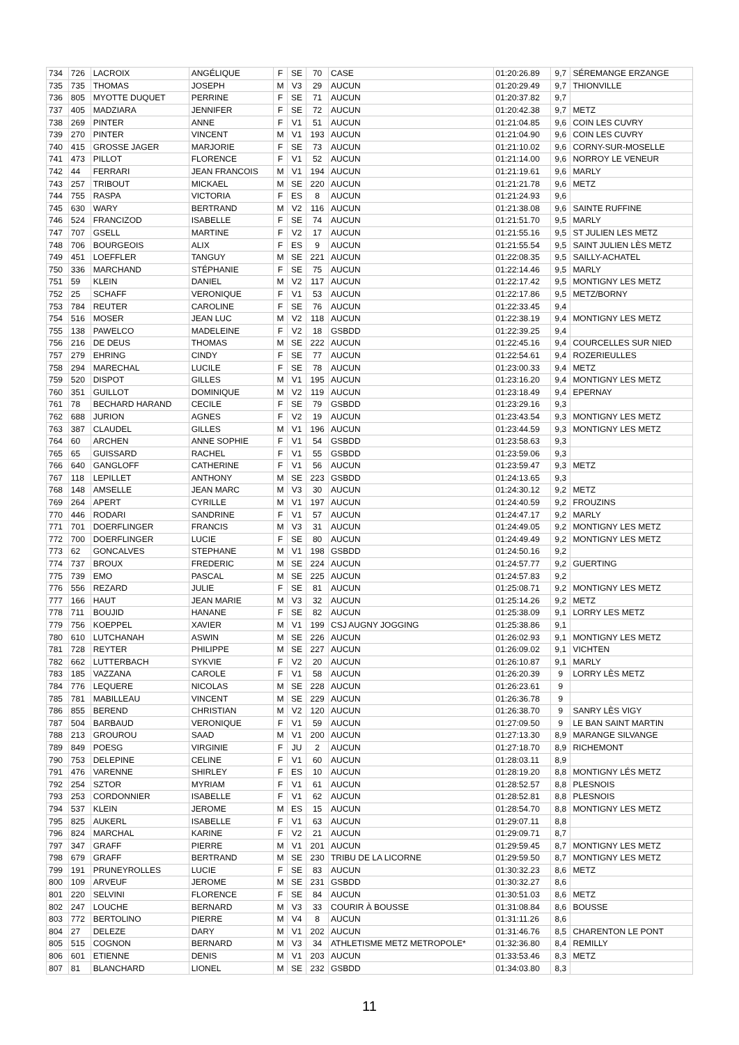| 734 | 726 | LACROIX | ANGÉLIQUE | F | SE | 70 | CASE | 01:20:26.89 | 9,7 | SÉREMANGE ERZANGE |
| 735 | 735 | THOMAS | JOSEPH | M | V3 | 29 | AUCUN | 01:20:29.49 | 9,7 | THIONVILLE |
| 736 | 805 | MYOTTE DUQUET | PERRINE | F | SE | 71 | AUCUN | 01:20:37.82 | 9,7 | |
| 737 | 405 | MADZIARA | JENNIFER | F | SE | 72 | AUCUN | 01:20:42.38 | 9,7 | METZ |
| 738 | 269 | PINTER | ANNE | F | V1 | 51 | AUCUN | 01:21:04.85 | 9,6 | COIN LES CUVRY |
| 739 | 270 | PINTER | VINCENT | M | V1 | 193 | AUCUN | 01:21:04.90 | 9,6 | COIN LES CUVRY |
| 740 | 415 | GROSSE JAGER | MARJORIE | F | SE | 73 | AUCUN | 01:21:10.02 | 9,6 | CORNY-SUR-MOSELLE |
| 741 | 473 | PILLOT | FLORENCE | F | V1 | 52 | AUCUN | 01:21:14.00 | 9,6 | NORROY LE VENEUR |
| 742 | 44 | FERRARI | JEAN FRANCOIS | M | V1 | 194 | AUCUN | 01:21:19.61 | 9,6 | MARLY |
| 743 | 257 | TRIBOUT | MICKAEL | M | SE | 220 | AUCUN | 01:21:21.78 | 9,6 | METZ |
| 744 | 755 | RASPA | VICTORIA | F | ES | 8 | AUCUN | 01:21:24.93 | 9,6 | |
| 745 | 630 | WARY | BERTRAND | M | V2 | 116 | AUCUN | 01:21:38.08 | 9,6 | SAINTE RUFFINE |
| 746 | 524 | FRANCIZOD | ISABELLE | F | SE | 74 | AUCUN | 01:21:51.70 | 9,5 | MARLY |
| 747 | 707 | GSELL | MARTINE | F | V2 | 17 | AUCUN | 01:21:55.16 | 9,5 | ST JULIEN LES METZ |
| 748 | 706 | BOURGEOIS | ALIX | F | ES | 9 | AUCUN | 01:21:55.54 | 9,5 | SAINT JULIEN LÈS METZ |
| 749 | 451 | LOEFFLER | TANGUY | M | SE | 221 | AUCUN | 01:22:08.35 | 9,5 | SAILLY-ACHATEL |
| 750 | 336 | MARCHAND | STÉPHANIE | F | SE | 75 | AUCUN | 01:22:14.46 | 9,5 | MARLY |
| 751 | 59 | KLEIN | DANIEL | M | V2 | 117 | AUCUN | 01:22:17.42 | 9,5 | MONTIGNY LES METZ |
| 752 | 25 | SCHAFF | VERONIQUE | F | V1 | 53 | AUCUN | 01:22:17.86 | 9,5 | METZ/BORNY |
| 753 | 784 | REUTER | CAROLINE | F | SE | 76 | AUCUN | 01:22:33.45 | 9,4 | |
| 754 | 516 | MOSER | JEAN LUC | M | V2 | 118 | AUCUN | 01:22:38.19 | 9,4 | MONTIGNY LES METZ |
| 755 | 138 | PAWELCO | MADELEINE | F | V2 | 18 | GSBDD | 01:22:39.25 | 9,4 | |
| 756 | 216 | DE DEUS | THOMAS | M | SE | 222 | AUCUN | 01:22:45.16 | 9,4 | COURCELLES SUR NIED |
| 757 | 279 | EHRING | CINDY | F | SE | 77 | AUCUN | 01:22:54.61 | 9,4 | ROZERIEULLES |
| 758 | 294 | MARECHAL | LUCILE | F | SE | 78 | AUCUN | 01:23:00.33 | 9,4 | METZ |
| 759 | 520 | DISPOT | GILLES | M | V1 | 195 | AUCUN | 01:23:16.20 | 9,4 | MONTIGNY LES METZ |
| 760 | 351 | GUILLOT | DOMINIQUE | M | V2 | 119 | AUCUN | 01:23:18.49 | 9,4 | EPERNAY |
| 761 | 78 | BECHARD HARAND | CECILE | F | SE | 79 | GSBDD | 01:23:29.16 | 9,3 | |
| 762 | 688 | JURION | AGNES | F | V2 | 19 | AUCUN | 01:23:43.54 | 9,3 | MONTIGNY LES METZ |
| 763 | 387 | CLAUDEL | GILLES | M | V1 | 196 | AUCUN | 01:23:44.59 | 9,3 | MONTIGNY LES METZ |
| 764 | 60 | ARCHEN | ANNE SOPHIE | F | V1 | 54 | GSBDD | 01:23:58.63 | 9,3 | |
| 765 | 65 | GUISSARD | RACHEL | F | V1 | 55 | GSBDD | 01:23:59.06 | 9,3 | |
| 766 | 640 | GANGLOFF | CATHERINE | F | V1 | 56 | AUCUN | 01:23:59.47 | 9,3 | METZ |
| 767 | 118 | LEPILLET | ANTHONY | M | SE | 223 | GSBDD | 01:24:13.65 | 9,3 | |
| 768 | 148 | AMSELLE | JEAN MARC | M | V3 | 30 | AUCUN | 01:24:30.12 | 9,2 | METZ |
| 769 | 264 | APERT | CYRILLE | M | V1 | 197 | AUCUN | 01:24:40.59 | 9,2 | FROUZINS |
| 770 | 446 | RODARI | SANDRINE | F | V1 | 57 | AUCUN | 01:24:47.17 | 9,2 | MARLY |
| 771 | 701 | DOERFLINGER | FRANCIS | M | V3 | 31 | AUCUN | 01:24:49.05 | 9,2 | MONTIGNY LES METZ |
| 772 | 700 | DOERFLINGER | LUCIE | F | SE | 80 | AUCUN | 01:24:49.49 | 9,2 | MONTIGNY LES METZ |
| 773 | 62 | GONCALVES | STEPHANE | M | V1 | 198 | GSBDD | 01:24:50.16 | 9,2 | |
| 774 | 737 | BROUX | FREDERIC | M | SE | 224 | AUCUN | 01:24:57.77 | 9,2 | GUERTING |
| 775 | 739 | EMO | PASCAL | M | SE | 225 | AUCUN | 01:24:57.83 | 9,2 | |
| 776 | 556 | REZARD | JULIE | F | SE | 81 | AUCUN | 01:25:08.71 | 9,2 | MONTIGNY LES METZ |
| 777 | 166 | HAUT | JEAN MARIE | M | V3 | 32 | AUCUN | 01:25:14.26 | 9,2 | METZ |
| 778 | 711 | BOUJID | HANANE | F | SE | 82 | AUCUN | 01:25:38.09 | 9,1 | LORRY LES METZ |
| 779 | 756 | KOEPPEL | XAVIER | M | V1 | 199 | CSJ AUGNY JOGGING | 01:25:38.86 | 9,1 | |
| 780 | 610 | LUTCHANAH | ASWIN | M | SE | 226 | AUCUN | 01:26:02.93 | 9,1 | MONTIGNY LES METZ |
| 781 | 728 | REYTER | PHILIPPE | M | SE | 227 | AUCUN | 01:26:09.02 | 9,1 | VICHTEN |
| 782 | 662 | LUTTERBACH | SYKVIE | F | V2 | 20 | AUCUN | 01:26:10.87 | 9,1 | MARLY |
| 783 | 185 | VAZZANA | CAROLE | F | V1 | 58 | AUCUN | 01:26:20.39 | 9 | LORRY LÈS METZ |
| 784 | 776 | LEQUERE | NICOLAS | M | SE | 228 | AUCUN | 01:26:23.61 | 9 | |
| 785 | 781 | MABILLEAU | VINCENT | M | SE | 229 | AUCUN | 01:26:36.78 | 9 | |
| 786 | 855 | BEREND | CHRISTIAN | M | V2 | 120 | AUCUN | 01:26:38.70 | 9 | SANRY LÈS VIGY |
| 787 | 504 | BARBAUD | VERONIQUE | F | V1 | 59 | AUCUN | 01:27:09.50 | 9 | LE BAN SAINT MARTIN |
| 788 | 213 | GROUROU | SAAD | M | V1 | 200 | AUCUN | 01:27:13.30 | 8,9 | MARANGE SILVANGE |
| 789 | 849 | POESG | VIRGINIE | F | JU | 2 | AUCUN | 01:27:18.70 | 8,9 | RICHEMONT |
| 790 | 753 | DELEPINE | CELINE | F | V1 | 60 | AUCUN | 01:28:03.11 | 8,9 | |
| 791 | 476 | VARENNE | SHIRLEY | F | ES | 10 | AUCUN | 01:28:19.20 | 8,8 | MONTIGNY LÉS METZ |
| 792 | 254 | SZTOR | MYRIAM | F | V1 | 61 | AUCUN | 01:28:52.57 | 8,8 | PLESNOIS |
| 793 | 253 | CORDONNIER | ISABELLE | F | V1 | 62 | AUCUN | 01:28:52.81 | 8,8 | PLESNOIS |
| 794 | 537 | KLEIN | JEROME | M | ES | 15 | AUCUN | 01:28:54.70 | 8,8 | MONTIGNY LES METZ |
| 795 | 825 | AUKERL | ISABELLE | F | V1 | 63 | AUCUN | 01:29:07.11 | 8,8 | |
| 796 | 824 | MARCHAL | KARINE | F | V2 | 21 | AUCUN | 01:29:09.71 | 8,7 | |
| 797 | 347 | GRAFF | PIERRE | M | V1 | 201 | AUCUN | 01:29:59.45 | 8,7 | MONTIGNY LES METZ |
| 798 | 679 | GRAFF | BERTRAND | M | SE | 230 | TRIBU DE LA LICORNE | 01:29:59.50 | 8,7 | MONTIGNY LES METZ |
| 799 | 191 | PRUNEYROLLES | LUCIE | F | SE | 83 | AUCUN | 01:30:32.23 | 8,6 | METZ |
| 800 | 109 | ARVEUF | JEROME | M | SE | 231 | GSBDD | 01:30:32.27 | 8,6 | |
| 801 | 220 | SELVINI | FLORENCE | F | SE | 84 | AUCUN | 01:30:51.03 | 8,6 | METZ |
| 802 | 247 | LOUCHE | BERNARD | M | V3 | 33 | COURIR À BOUSSE | 01:31:08.84 | 8,6 | BOUSSE |
| 803 | 772 | BERTOLINO | PIERRE | M | V4 | 8 | AUCUN | 01:31:11.26 | 8,6 | |
| 804 | 27 | DELEZE | DARY | M | V1 | 202 | AUCUN | 01:31:46.76 | 8,5 | CHARENTON LE PONT |
| 805 | 515 | COGNON | BERNARD | M | V3 | 34 | ATHLETISME METZ METROPOLE* | 01:32:36.80 | 8,4 | REMILLY |
| 806 | 601 | ETIENNE | DENIS | M | V1 | 203 | AUCUN | 01:33:53.46 | 8,3 | METZ |
| 807 | 81 | BLANCHARD | LIONEL | M | SE | 232 | GSBDD | 01:34:03.80 | 8,3 | |
11